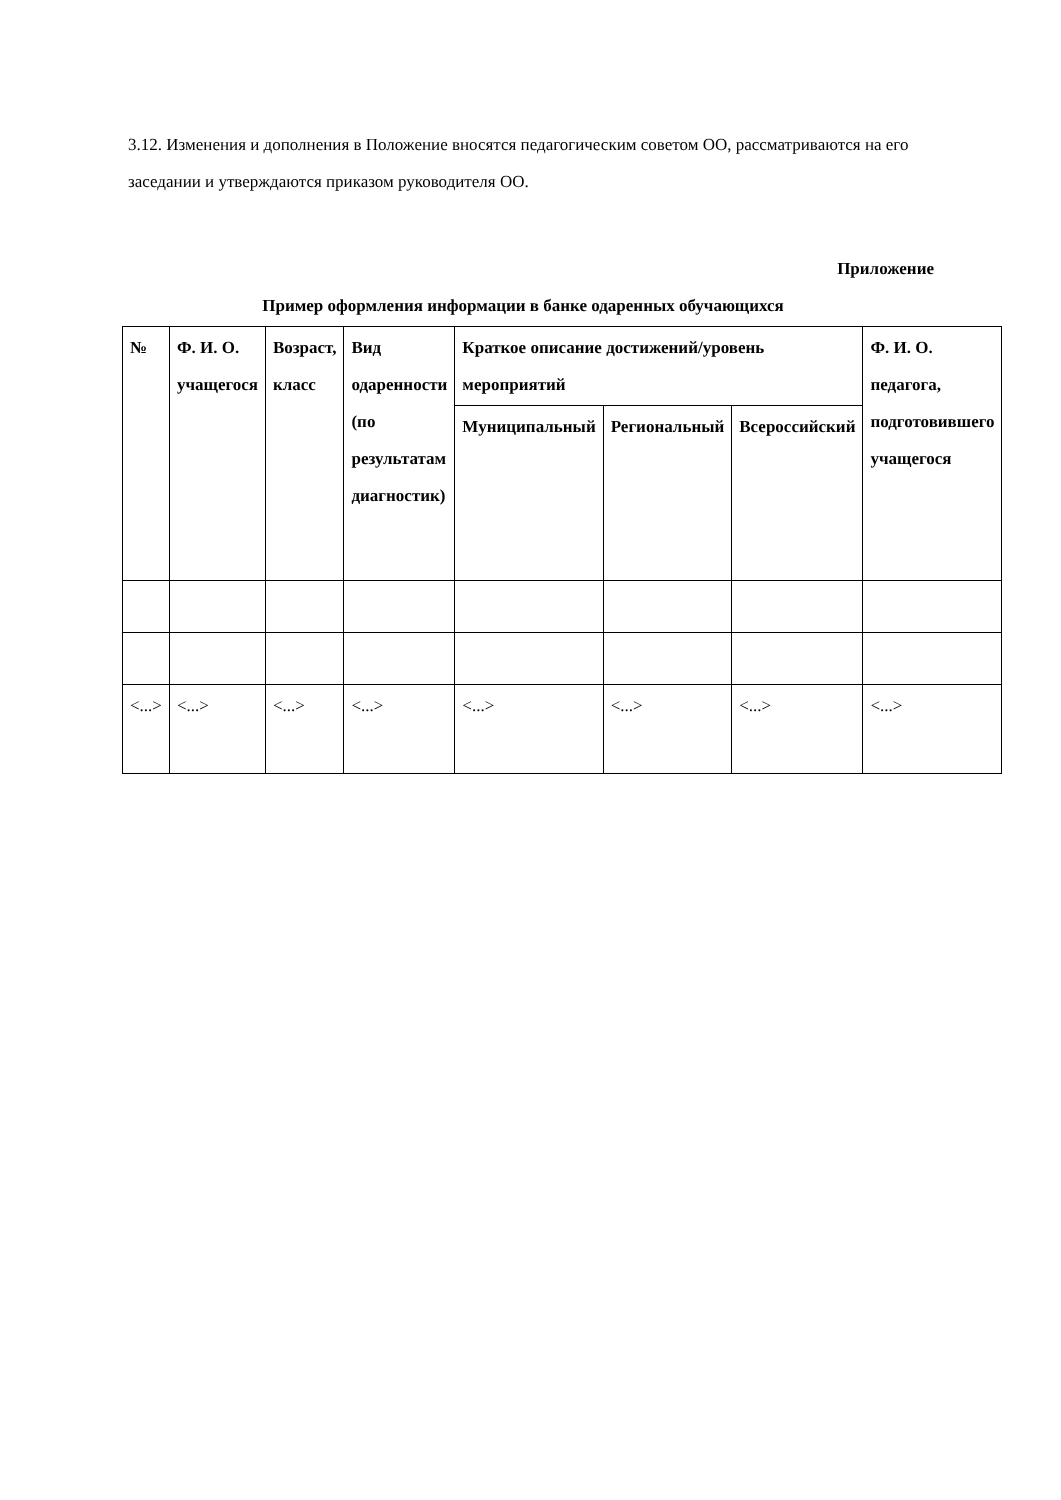3.12. Изменения и дополнения в Положение вносятся педагогическим советом ОО, рассматриваются на его заседании и утверждаются приказом руководителя ОО.
Приложение
Пример оформления информации в банке одаренных обучающихся
| № | Ф. И. О. учащегося | Возраст, класс | Вид одаренности (по результатам диагностик) | Краткое описание достижений/уровень мероприятий | | | Ф. И. О. педагога, подготовившего учащегося |
| --- | --- | --- | --- | --- | --- | --- | --- |
| | | | | Муниципальный | Региональный | Всероссийский | |
| <...> | <...> | <...> | <...> | <...> | <...> | <...> | <...> |